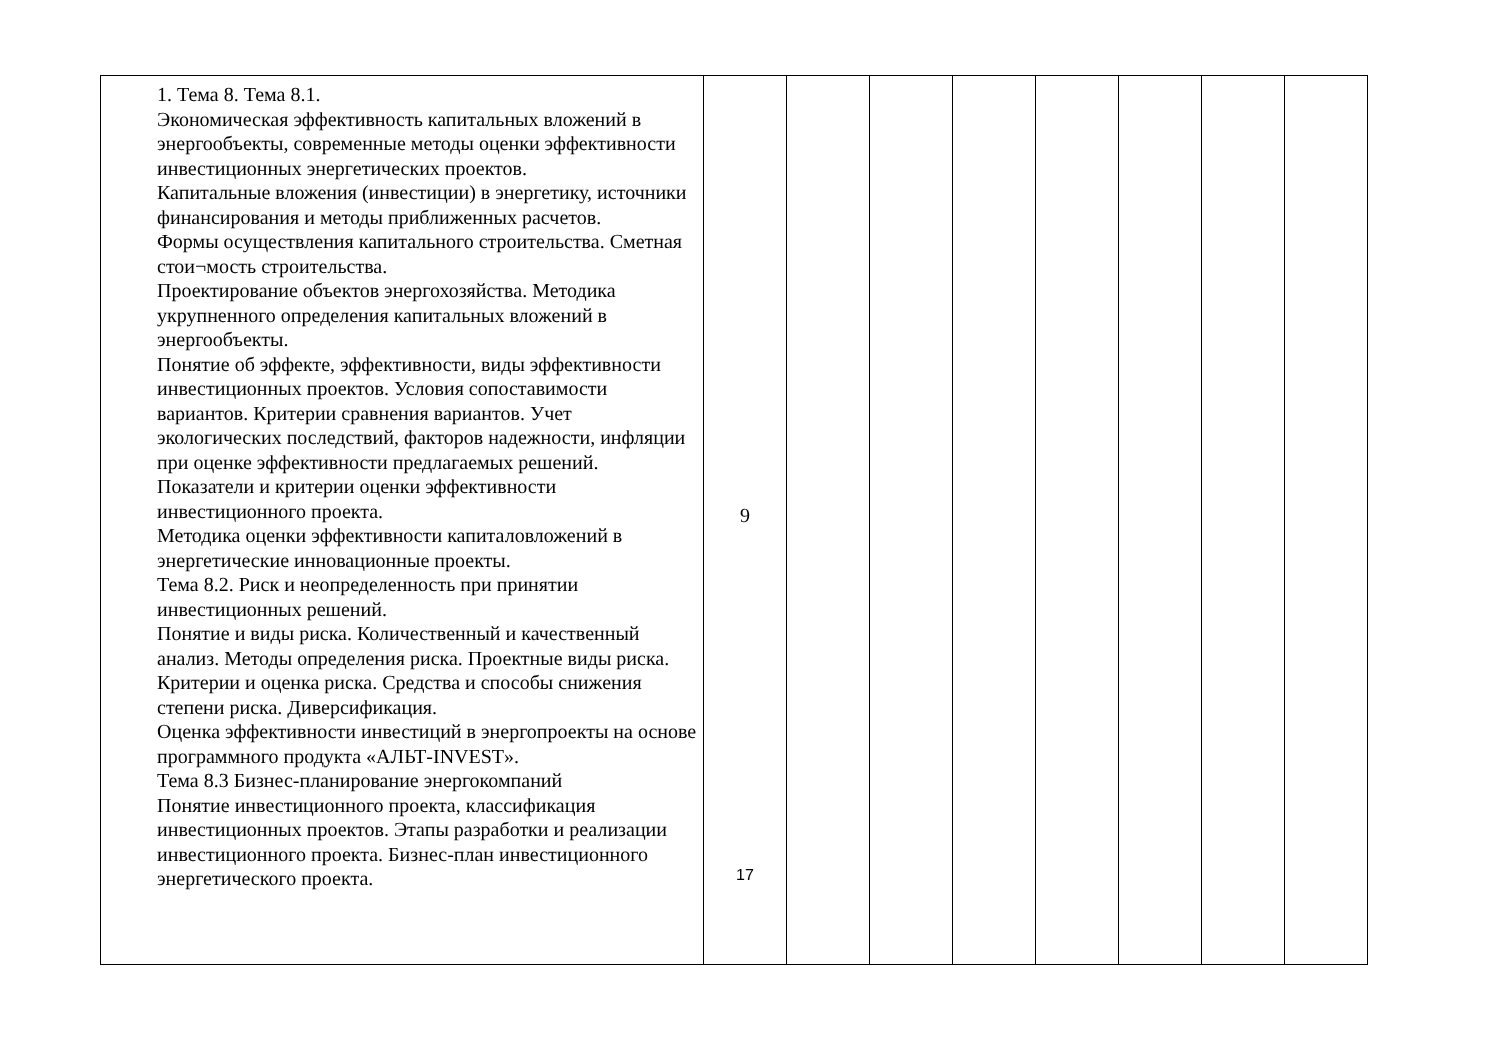| | 1. Тема 8. Тема 8.1. Экономическая эффективность капитальных вложений в энергообъекты, современные методы оценки эффективности инвестиционных энергетических проектов. Капитальные вложения (инвестиции) в энергетику, источники финансирования и методы приближенных расчетов. Формы осуществления капитального строительства. Сметная стои¬мость строительства. Проектирование объектов энергохозяйства. Методика укрупненного определения капитальных вложений в энергообъекты. Понятие об эффекте, эффективности, виды эффективности инвестиционных проектов. Условия сопоставимости вариантов. Критерии сравнения вариантов. Учет экологических последствий, факторов надежности, инфляции при оценке эффективности предлагаемых решений. Показатели и критерии оценки эффективности инвестиционного проекта. Методика оценки эффективности капиталовложений в энергетические инновационные проекты. Тема 8.2. Риск и неопределенность при принятии инвестиционных решений. Понятие и виды риска. Количественный и качественный анализ. Методы определения риска. Проектные виды риска. Критерии и оценка риска. Средства и способы снижения степени риска. Диверсификация. Оценка эффективности инвестиций в энергопроекты на основе программного продукта «АЛЬТ-INVEST». Тема 8.3 Бизнес-планирование энергокомпаний Понятие инвестиционного проекта, классификация инвестиционных проектов. Этапы разработки и реализации инвестиционного проекта. Бизнес-план инвестиционного энергетического проекта. | 9 17 | | | | | | | |